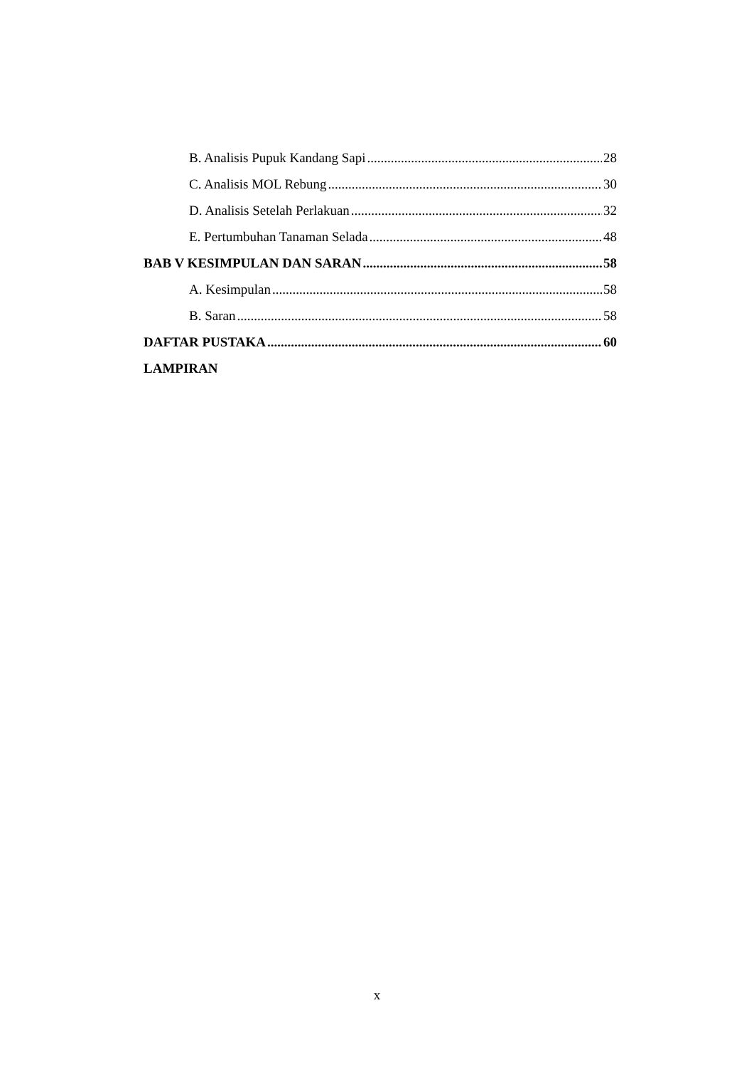B. Analisis Pupuk Kandang Sapi 28
C. Analisis MOL Rebung 30
D. Analisis Setelah Perlakuan 32
E. Pertumbuhan Tanaman Selada 48
BAB V KESIMPULAN DAN SARAN 58
A. Kesimpulan 58
B. Saran 58
DAFTAR PUSTAKA 60
LAMPIRAN
x